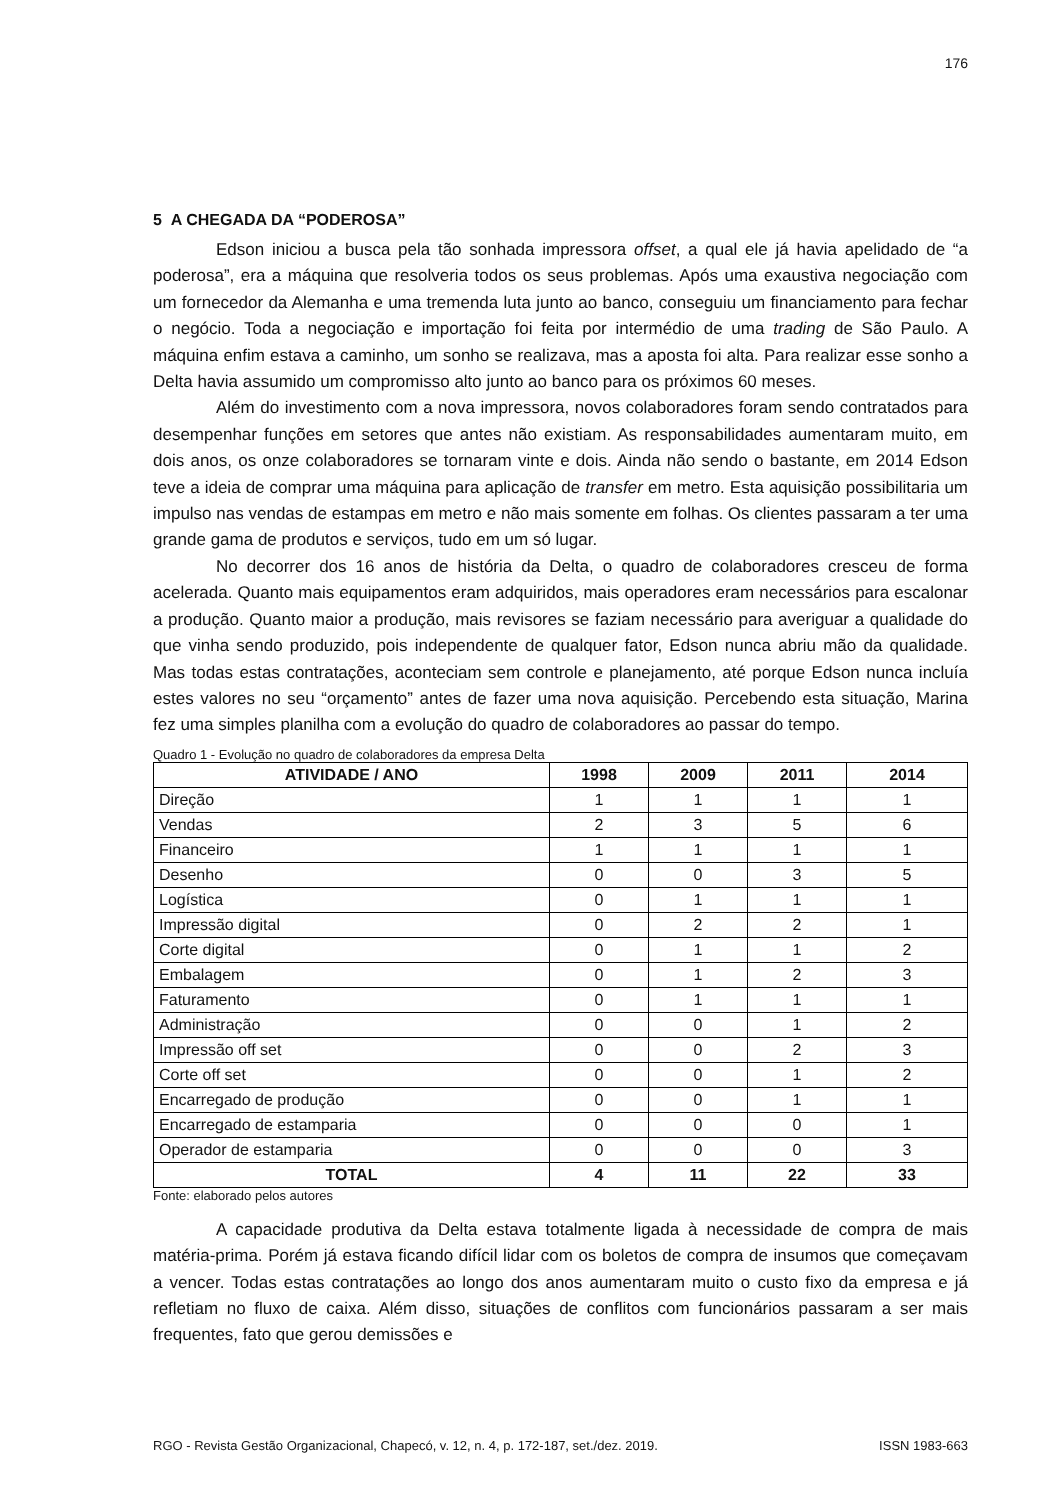176
5 A CHEGADA DA “PODEROSA”
Edson iniciou a busca pela tão sonhada impressora offset, a qual ele já havia apelidado de “a poderosa”, era a máquina que resolveria todos os seus problemas. Após uma exaustiva negociação com um fornecedor da Alemanha e uma tremenda luta junto ao banco, conseguiu um financiamento para fechar o negócio. Toda a negociação e importação foi feita por intermédio de uma trading de São Paulo. A máquina enfim estava a caminho, um sonho se realizava, mas a aposta foi alta. Para realizar esse sonho a Delta havia assumido um compromisso alto junto ao banco para os próximos 60 meses.
Além do investimento com a nova impressora, novos colaboradores foram sendo contratados para desempenhar funções em setores que antes não existiam. As responsabilidades aumentaram muito, em dois anos, os onze colaboradores se tornaram vinte e dois. Ainda não sendo o bastante, em 2014 Edson teve a ideia de comprar uma máquina para aplicação de transfer em metro. Esta aquisição possibilitaria um impulso nas vendas de estampas em metro e não mais somente em folhas. Os clientes passaram a ter uma grande gama de produtos e serviços, tudo em um só lugar.
No decorrer dos 16 anos de história da Delta, o quadro de colaboradores cresceu de forma acelerada. Quanto mais equipamentos eram adquiridos, mais operadores eram necessários para escalonar a produção. Quanto maior a produção, mais revisores se faziam necessário para averiguar a qualidade do que vinha sendo produzido, pois independente de qualquer fator, Edson nunca abriu mão da qualidade. Mas todas estas contratações, aconteciam sem controle e planejamento, até porque Edson nunca incluía estes valores no seu “orçamento” antes de fazer uma nova aquisição. Percebendo esta situação, Marina fez uma simples planilha com a evolução do quadro de colaboradores ao passar do tempo.
Quadro 1 - Evolução no quadro de colaboradores da empresa Delta
| ATIVIDADE / ANO | 1998 | 2009 | 2011 | 2014 |
| --- | --- | --- | --- | --- |
| Direção | 1 | 1 | 1 | 1 |
| Vendas | 2 | 3 | 5 | 6 |
| Financeiro | 1 | 1 | 1 | 1 |
| Desenho | 0 | 0 | 3 | 5 |
| Logística | 0 | 1 | 1 | 1 |
| Impressão digital | 0 | 2 | 2 | 1 |
| Corte digital | 0 | 1 | 1 | 2 |
| Embalagem | 0 | 1 | 2 | 3 |
| Faturamento | 0 | 1 | 1 | 1 |
| Administração | 0 | 0 | 1 | 2 |
| Impressão off set | 0 | 0 | 2 | 3 |
| Corte off set | 0 | 0 | 1 | 2 |
| Encarregado de produção | 0 | 0 | 1 | 1 |
| Encarregado de estamparia | 0 | 0 | 0 | 1 |
| Operador de estamparia | 0 | 0 | 0 | 3 |
| TOTAL | 4 | 11 | 22 | 33 |
Fonte: elaborado pelos autores
A capacidade produtiva da Delta estava totalmente ligada à necessidade de compra de mais matéria-prima. Porém já estava ficando difícil lidar com os boletos de compra de insumos que começavam a vencer. Todas estas contratações ao longo dos anos aumentaram muito o custo fixo da empresa e já refletiam no fluxo de caixa. Além disso, situações de conflitos com funcionários passaram a ser mais frequentes, fato que gerou demissões e
RGO - Revista Gestão Organizacional, Chapecó, v. 12, n. 4, p. 172-187, set./dez. 2019. ISSN 1983-663